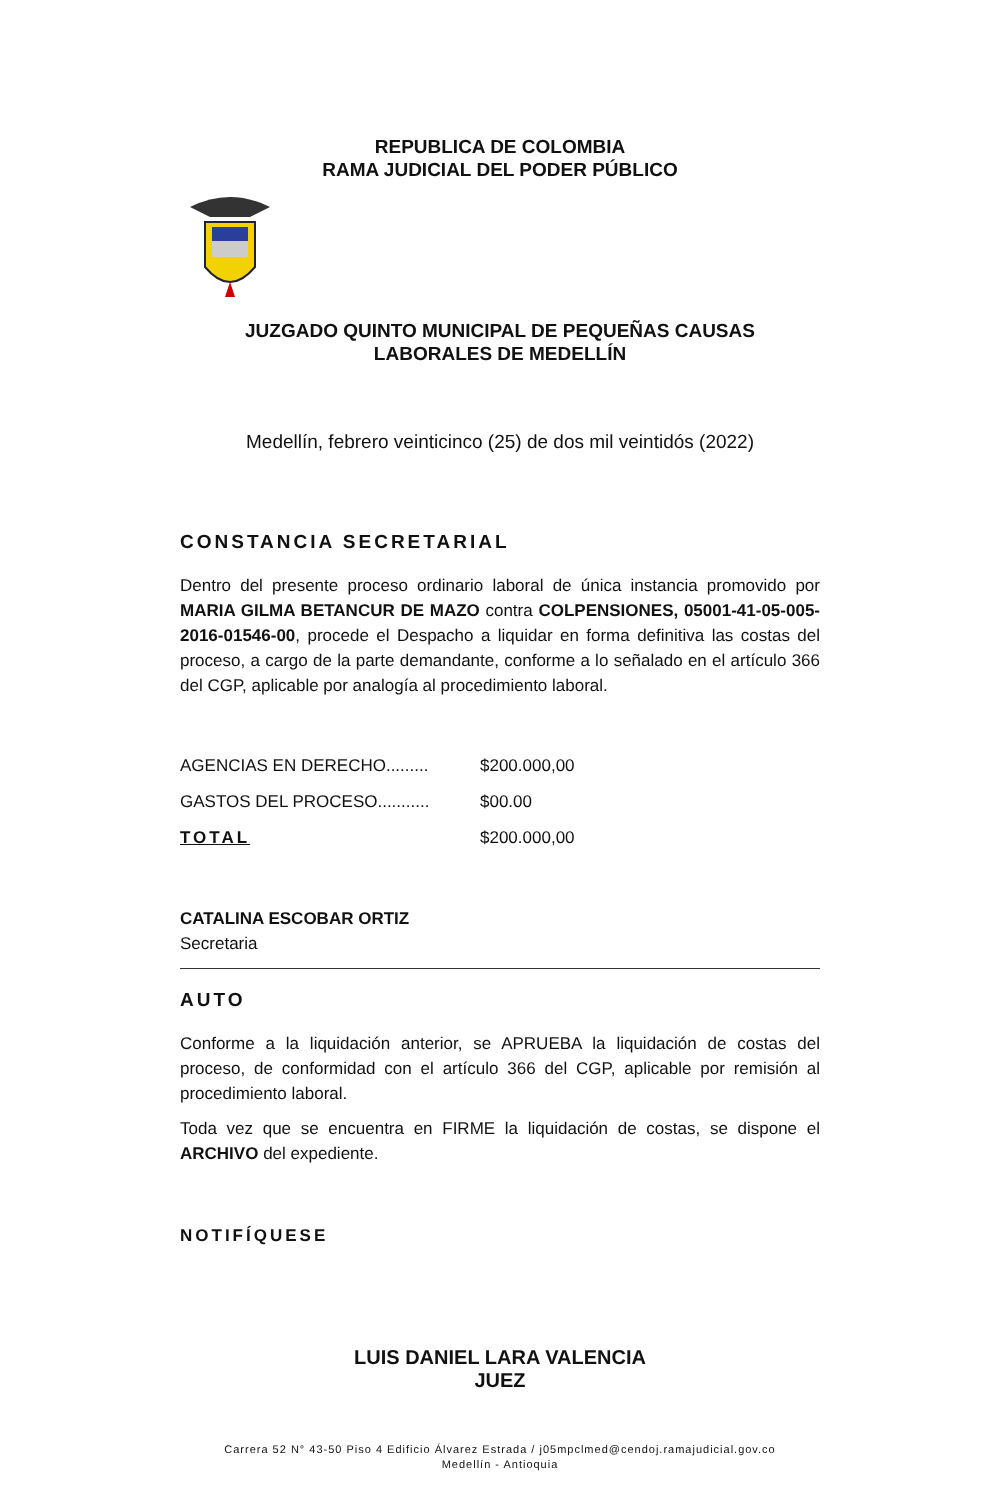REPUBLICA DE COLOMBIA
RAMA JUDICIAL DEL PODER PÚBLICO
JUZGADO QUINTO MUNICIPAL DE PEQUEÑAS CAUSAS
LABORALES DE MEDELLÍN
Medellín, febrero veinticinco (25) de dos mil veintidós (2022)
CONSTANCIA SECRETARIAL
Dentro del presente proceso ordinario laboral de única instancia promovido por MARIA GILMA BETANCUR DE MAZO contra COLPENSIONES, 05001-41-05-005-2016-01546-00, procede el Despacho a liquidar en forma definitiva las costas del proceso, a cargo de la parte demandante, conforme a lo señalado en el artículo 366 del CGP, aplicable por analogía al procedimiento laboral.
| AGENCIAS EN DERECHO......... | $200.000,00 |
| GASTOS DEL PROCESO........... | $00.00 |
| TOTAL | $200.000,00 |
CATALINA ESCOBAR ORTIZ
Secretaria
AUTO
Conforme a la liquidación anterior, se APRUEBA la liquidación de costas del proceso, de conformidad con el artículo 366 del CGP, aplicable por remisión al procedimiento laboral.
Toda vez que se encuentra en FIRME la liquidación de costas, se dispone el ARCHIVO del expediente.
NOTIFÍQUESE
LUIS DANIEL LARA VALENCIA
JUEZ
Carrera 52 N° 43-50 Piso 4 Edificio Álvarez Estrada / j05mpclmed@cendoj.ramajudicial.gov.co
Medellín - Antioquia